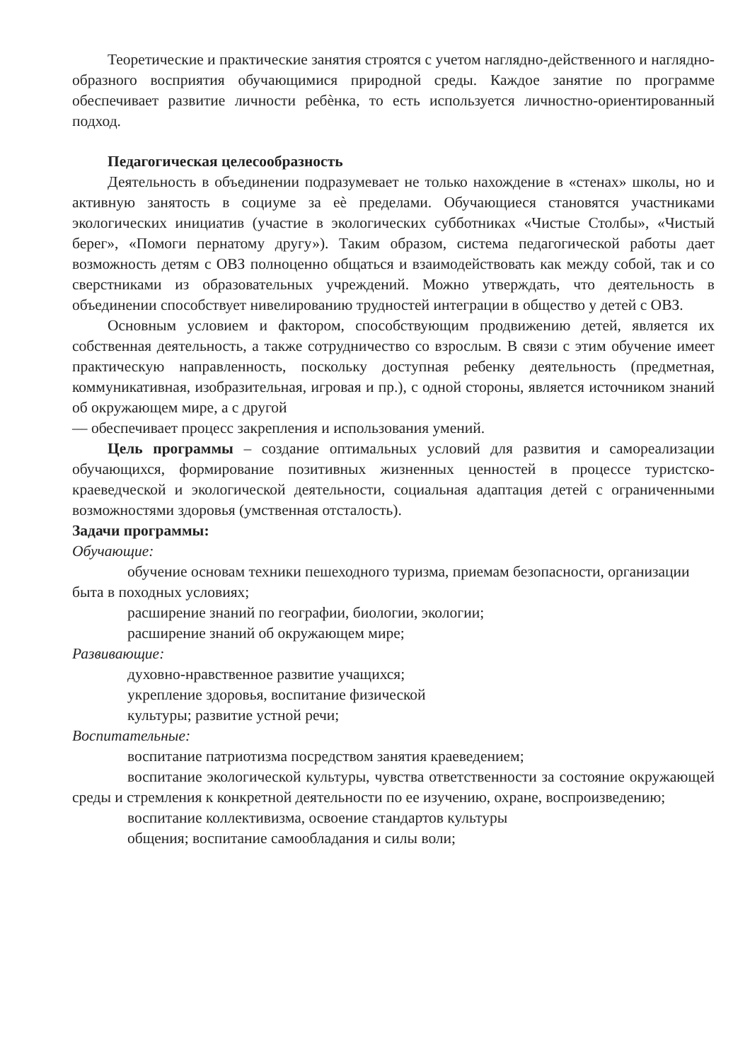Теоретические и практические занятия строятся с учетом наглядно-действенного и наглядно-образного восприятия обучающимися природной среды. Каждое занятие по программе обеспечивает развитие личности ребѐнка, то есть используется личностно-ориентированный подход.
Педагогическая целесообразность
Деятельность в объединении подразумевает не только нахождение в «стенах» школы, но и активную занятость в социуме за еѐ пределами. Обучающиеся становятся участниками экологических инициатив (участие в экологических субботниках «Чистые Столбы», «Чистый берег», «Помоги пернатому другу»). Таким образом, система педагогической работы дает возможность детям с ОВЗ полноценно общаться и взаимодействовать как между собой, так и со сверстниками из образовательных учреждений. Можно утверждать, что деятельность в объединении способствует нивелированию трудностей интеграции в общество у детей с ОВЗ.
Основным условием и фактором, способствующим продвижению детей, является их собственная деятельность, а также сотрудничество со взрослым. В связи с этим обучение имеет практическую направленность, поскольку доступная ребенку деятельность (предметная, коммуникативная, изобразительная, игровая и пр.), с одной стороны, является источником знаний об окружающем мире, а с другой
— обеспечивает процесс закрепления и использования умений.
Цель программы – создание оптимальных условий для развития и самореализации обучающихся, формирование позитивных жизненных ценностей в процессе туристско-краеведческой и экологической деятельности, социальная адаптация детей с ограниченными возможностями здоровья (умственная отсталость).
Задачи программы:
Обучающие:
обучение основам техники пешеходного туризма, приемам безопасности, организации быта в походных условиях;
расширение знаний по географии, биологии, экологии;
расширение знаний об окружающем мире;
Развивающие:
духовно-нравственное развитие учащихся;
укрепление здоровья, воспитание физической
культуры; развитие устной речи;
Воспитательные:
воспитание патриотизма посредством занятия краеведением;
воспитание экологической культуры, чувства ответственности за состояние окружающей среды и стремления к конкретной деятельности по ее изучению, охране, воспроизведению;
воспитание коллективизма, освоение стандартов культуры
общения; воспитание самообладания и силы воли;